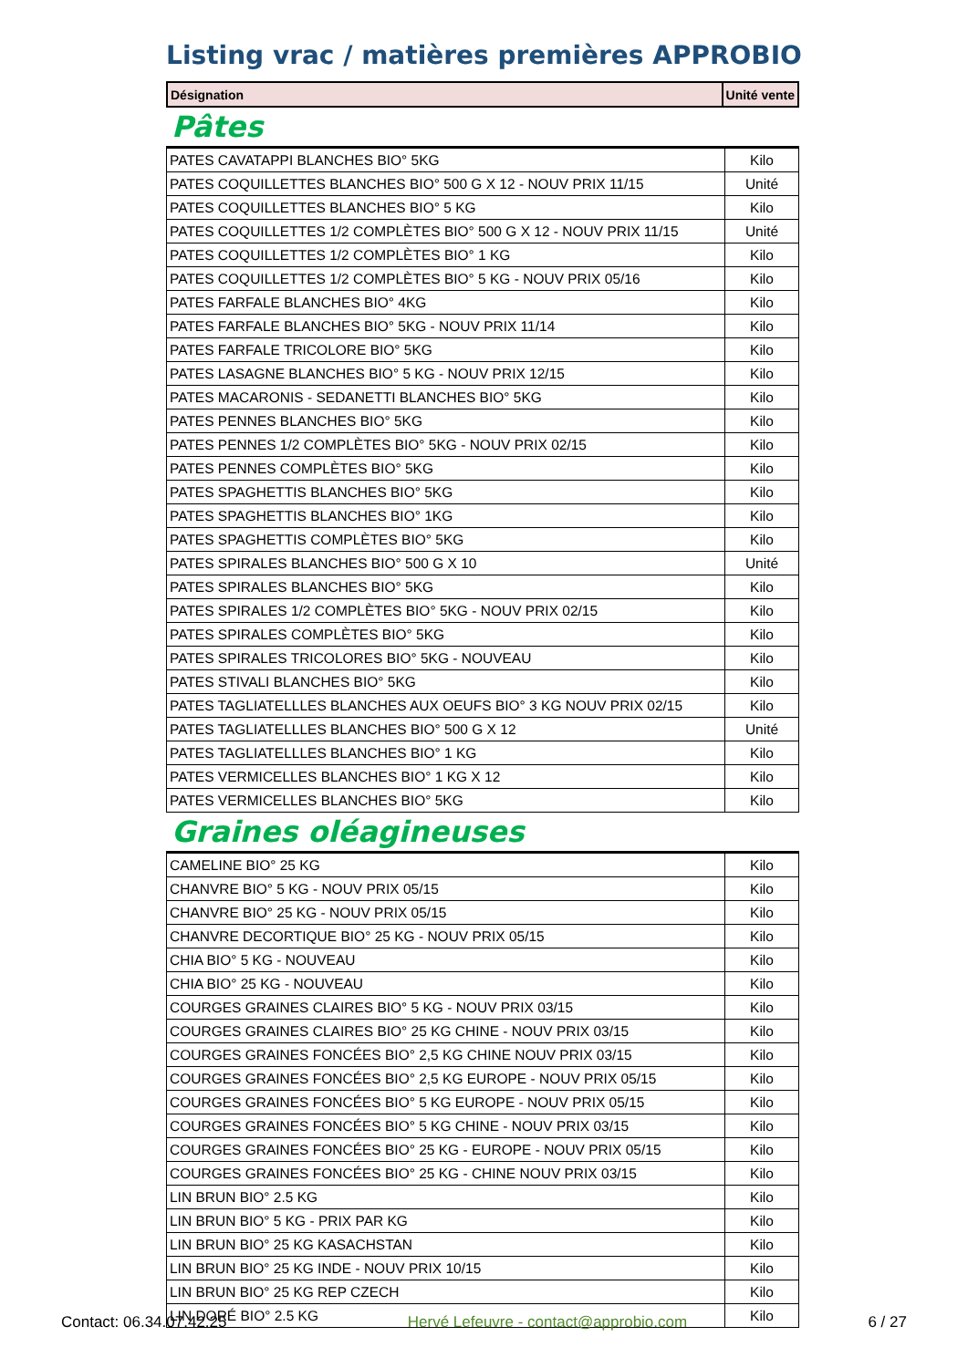Listing vrac / matières premières APPROBIO
| Désignation | Unité vente |
| --- | --- |
Pâtes
| PATES CAVATAPPI BLANCHES BIO° 5KG | Kilo |
| PATES COQUILLETTES BLANCHES BIO° 500 G X 12 - NOUV PRIX 11/15 | Unité |
| PATES COQUILLETTES BLANCHES BIO° 5 KG | Kilo |
| PATES COQUILLETTES 1/2 COMPLÈTES BIO° 500 G X 12 - NOUV PRIX 11/15 | Unité |
| PATES COQUILLETTES 1/2 COMPLÈTES BIO° 1 KG | Kilo |
| PATES COQUILLETTES 1/2 COMPLÈTES BIO° 5 KG - NOUV PRIX 05/16 | Kilo |
| PATES FARFALE BLANCHES BIO° 4KG | Kilo |
| PATES FARFALE BLANCHES BIO° 5KG - NOUV PRIX 11/14 | Kilo |
| PATES FARFALE TRICOLORE BIO° 5KG | Kilo |
| PATES LASAGNE BLANCHES BIO° 5 KG - NOUV PRIX 12/15 | Kilo |
| PATES MACARONIS - SEDANETTI BLANCHES BIO° 5KG | Kilo |
| PATES PENNES BLANCHES BIO° 5KG | Kilo |
| PATES PENNES 1/2 COMPLÈTES BIO° 5KG - NOUV PRIX 02/15 | Kilo |
| PATES PENNES COMPLÈTES BIO° 5KG | Kilo |
| PATES SPAGHETTIS BLANCHES BIO° 5KG | Kilo |
| PATES SPAGHETTIS BLANCHES BIO° 1KG | Kilo |
| PATES SPAGHETTIS COMPLÈTES BIO° 5KG | Kilo |
| PATES SPIRALES BLANCHES BIO° 500 G X 10 | Unité |
| PATES SPIRALES BLANCHES BIO° 5KG | Kilo |
| PATES SPIRALES 1/2 COMPLÈTES BIO° 5KG - NOUV PRIX 02/15 | Kilo |
| PATES SPIRALES COMPLÈTES BIO° 5KG | Kilo |
| PATES SPIRALES TRICOLORES BIO° 5KG - NOUVEAU | Kilo |
| PATES STIVALI BLANCHES BIO° 5KG | Kilo |
| PATES TAGLIATELLLES BLANCHES AUX OEUFS BIO° 3 KG NOUV PRIX 02/15 | Kilo |
| PATES TAGLIATELLLES BLANCHES BIO° 500 G X 12 | Unité |
| PATES TAGLIATELLLES BLANCHES BIO° 1 KG | Kilo |
| PATES VERMICELLES BLANCHES BIO° 1 KG X 12 | Kilo |
| PATES VERMICELLES BLANCHES BIO° 5KG | Kilo |
Graines oléagineuses
| CAMELINE BIO° 25 KG | Kilo |
| CHANVRE BIO° 5 KG - NOUV PRIX 05/15 | Kilo |
| CHANVRE BIO° 25 KG - NOUV PRIX 05/15 | Kilo |
| CHANVRE DECORTIQUE BIO° 25 KG - NOUV PRIX 05/15 | Kilo |
| CHIA BIO° 5 KG - NOUVEAU | Kilo |
| CHIA BIO° 25 KG - NOUVEAU | Kilo |
| COURGES GRAINES CLAIRES BIO° 5 KG - NOUV PRIX 03/15 | Kilo |
| COURGES GRAINES CLAIRES BIO° 25 KG CHINE - NOUV PRIX 03/15 | Kilo |
| COURGES GRAINES FONCÉES BIO° 2,5 KG CHINE NOUV PRIX 03/15 | Kilo |
| COURGES GRAINES FONCÉES BIO° 2,5 KG EUROPE - NOUV PRIX 05/15 | Kilo |
| COURGES GRAINES FONCÉES BIO° 5 KG EUROPE - NOUV PRIX 05/15 | Kilo |
| COURGES GRAINES FONCÉES BIO° 5 KG CHINE - NOUV PRIX 03/15 | Kilo |
| COURGES GRAINES FONCÉES BIO° 25 KG - EUROPE - NOUV PRIX 05/15 | Kilo |
| COURGES GRAINES FONCÉES BIO° 25 KG - CHINE NOUV PRIX 03/15 | Kilo |
| LIN BRUN BIO° 2.5 KG | Kilo |
| LIN BRUN BIO° 5 KG - PRIX PAR KG | Kilo |
| LIN BRUN BIO° 25 KG KASACHSTAN | Kilo |
| LIN BRUN BIO° 25 KG INDE - NOUV PRIX 10/15 | Kilo |
| LIN BRUN BIO° 25 KG REP CZECH | Kilo |
| LIN DORÉ BIO° 2.5 KG | Kilo |
Contact: 06.34.07.42.25 Hervé Lefeuvre - contact@approbio.com 6 / 27